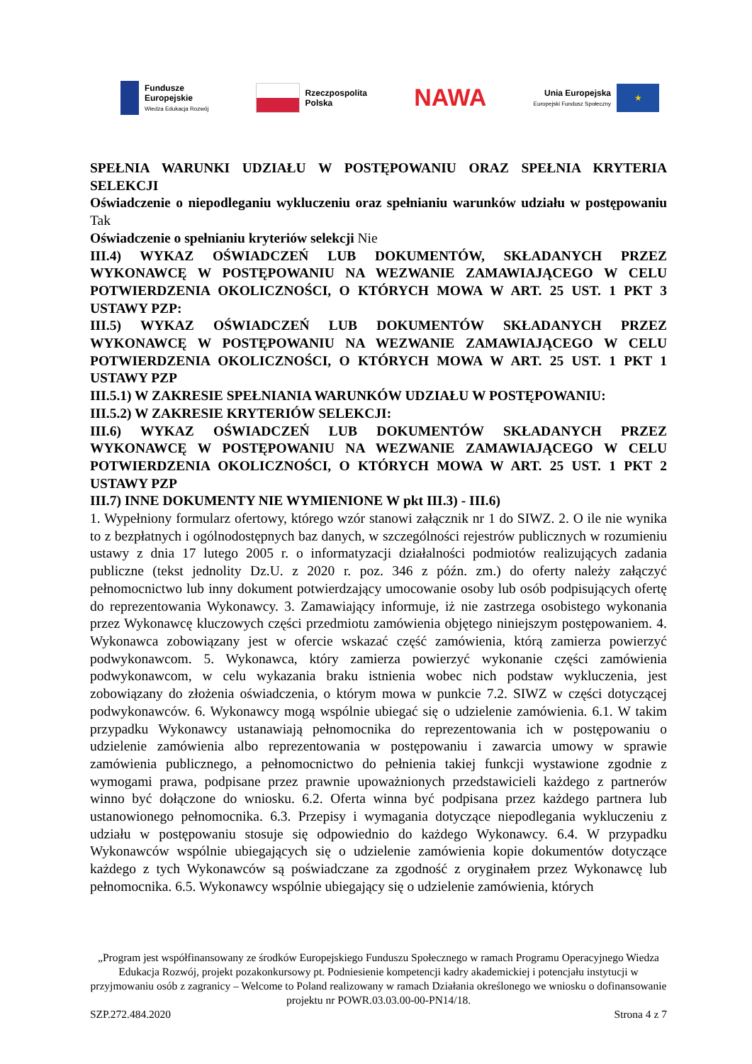Fundusze
Europejskie
Wiedza Edukacja Rozwój
Rzeczpospolita
Polska
NAWA
Unia Europejska
Europejski Fundusz Społeczny
★
SPEŁNIA WARUNKI UDZIAŁU W POSTĘPOWANIU ORAZ SPEŁNIA KRYTERIA SELEKCJI
Oświadczenie o niepodleganiu wykluczeniu oraz spełnianiu warunków udziału w postępowaniu Tak
Oświadczenie o spełnianiu kryteriów selekcji Nie
III.4) WYKAZ OŚWIADCZEŃ LUB DOKUMENTÓW, SKŁADANYCH PRZEZ WYKONAWCĘ W POSTĘPOWANIU NA WEZWANIE ZAMAWIAJĄCEGO W CELU POTWIERDZENIA OKOLICZNOŚCI, O KTÓRYCH MOWA W ART. 25 UST. 1 PKT 3 USTAWY PZP:
III.5) WYKAZ OŚWIADCZEŃ LUB DOKUMENTÓW SKŁADANYCH PRZEZ WYKONAWCĘ W POSTĘPOWANIU NA WEZWANIE ZAMAWIAJĄCEGO W CELU POTWIERDZENIA OKOLICZNOŚCI, O KTÓRYCH MOWA W ART. 25 UST. 1 PKT 1 USTAWY PZP
III.5.1) W ZAKRESIE SPEŁNIANIA WARUNKÓW UDZIAŁU W POSTĘPOWANIU:
III.5.2) W ZAKRESIE KRYTERIÓW SELEKCJI:
III.6) WYKAZ OŚWIADCZEŃ LUB DOKUMENTÓW SKŁADANYCH PRZEZ WYKONAWCĘ W POSTĘPOWANIU NA WEZWANIE ZAMAWIAJĄCEGO W CELU POTWIERDZENIA OKOLICZNOŚCI, O KTÓRYCH MOWA W ART. 25 UST. 1 PKT 2 USTAWY PZP
III.7) INNE DOKUMENTY NIE WYMIENIONE W pkt III.3) - III.6)
1. Wypełniony formularz ofertowy, którego wzór stanowi załącznik nr 1 do SIWZ. 2. O ile nie wynika to z bezpłatnych i ogólnodostępnych baz danych, w szczególności rejestrów publicznych w rozumieniu ustawy z dnia 17 lutego 2005 r. o informatyzacji działalności podmiotów realizujących zadania publiczne (tekst jednolity Dz.U. z 2020 r. poz. 346 z późn. zm.) do oferty należy załączyć pełnomocnictwo lub inny dokument potwierdzający umocowanie osoby lub osób podpisujących ofertę do reprezentowania Wykonawcy. 3. Zamawiający informuje, iż nie zastrzega osobistego wykonania przez Wykonawcę kluczowych części przedmiotu zamówienia objętego niniejszym postępowaniem. 4. Wykonawca zobowiązany jest w ofercie wskazać część zamówienia, którą zamierza powierzyć podwykonawcom. 5. Wykonawca, który zamierza powierzyć wykonanie części zamówienia podwykonawcom, w celu wykazania braku istnienia wobec nich podstaw wykluczenia, jest zobowiązany do złożenia oświadczenia, o którym mowa w punkcie 7.2. SIWZ w części dotyczącej podwykonawców. 6. Wykonawcy mogą wspólnie ubiegać się o udzielenie zamówienia. 6.1. W takim przypadku Wykonawcy ustanawiają pełnomocnika do reprezentowania ich w postępowaniu o udzielenie zamówienia albo reprezentowania w postępowaniu i zawarcia umowy w sprawie zamówienia publicznego, a pełnomocnictwo do pełnienia takiej funkcji wystawione zgodnie z wymogami prawa, podpisane przez prawnie upoważnionych przedstawicieli każdego z partnerów winno być dołączone do wniosku. 6.2. Oferta winna być podpisana przez każdego partnera lub ustanowionego pełnomocnika. 6.3. Przepisy i wymagania dotyczące niepodlegania wykluczeniu z udziału w postępowaniu stosuje się odpowiednio do każdego Wykonawcy. 6.4. W przypadku Wykonawców wspólnie ubiegających się o udzielenie zamówienia kopie dokumentów dotyczące każdego z tych Wykonawców są poświadczane za zgodność z oryginałem przez Wykonawcę lub pełnomocnika. 6.5. Wykonawcy wspólnie ubiegający się o udzielenie zamówienia, których
„Program jest współfinansowany ze środków Europejskiego Funduszu Społecznego w ramach Programu Operacyjnego Wiedza Edukacja Rozwój, projekt pozakonkursowy pt. Podniesienie kompetencji kadry akademickiej i potencjału instytucji w przyjmowaniu osób z zagranicy – Welcome to Poland realizowany w ramach Działania określonego we wniosku o dofinansowanie projektu nr POWR.03.03.00-00-PN14/18.
SZP.272.484.2020 Strona 4 z 7